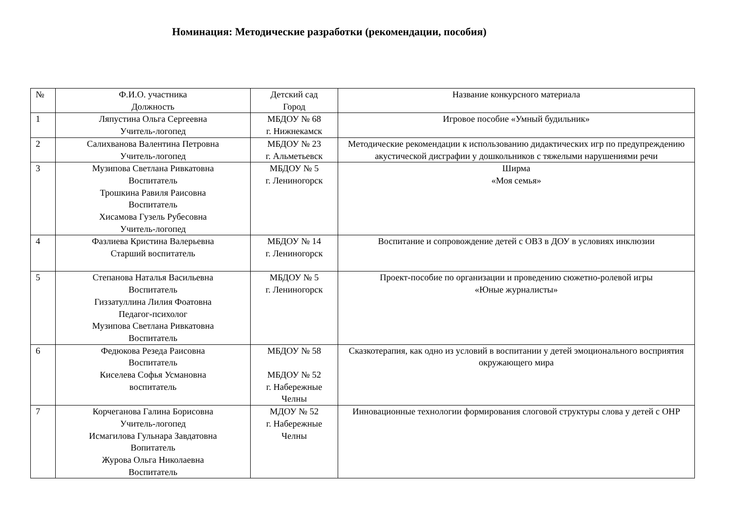Номинация: Методические разработки (рекомендации, пособия)
| № | Ф.И.О. участника Должность | Детский сад Город | Название конкурсного материала |
| --- | --- | --- | --- |
| 1 | Ляпустина Ольга Сергеевна Учитель-логопед | МБДОУ № 68 г. Нижнекамск | Игровое пособие «Умный будильник» |
| 2 | Салихванова Валентина Петровна Учитель-логопед | МБДОУ № 23 г. Альметьевск | Методические рекомендации к использованию дидактических игр по предупреждению акустической дисграфии у дошкольников с тяжелыми нарушениями речи |
| 3 | Музипова Светлана Ривкатовна Воспитатель Трошкина Равиля Раисовна Воспитатель Хисамова Гузель Рубесовна Учитель-логопед | МБДОУ № 5 г. Лениногорск | Ширма «Моя семья» |
| 4 | Фазлиева Кристина Валерьевна Старший воспитатель | МБДОУ № 14 г. Лениногорск | Воспитание и сопровождение детей с ОВЗ в ДОУ в условиях инклюзии |
| 5 | Степанова Наталья Васильевна Воспитатель Гиззатуллина Лилия Фоатовна Педагог-психолог Музипова Светлана Ривкатовна Воспитатель | МБДОУ № 5 г. Лениногорск | Проект-пособие по организации и проведению сюжетно-ролевой игры «Юные журналисты» |
| 6 | Федюкова Резеда Раисовна Воспитатель Киселева Софья Усмановна воспитатель | МБДОУ № 58 МБДОУ № 52 г. Набережные Челны | Сказкотерапия, как одно из условий в воспитании у детей эмоционального восприятия окружающего мира |
| 7 | Корчеганова Галина Борисовна Учитель-логопед Исмагилова Гульнара Завдатовна Вопитатель Журова Ольга Николаевна Воспитатель | МДОУ № 52 г. Набережные Челны | Инновационные технологии формирования слоговой структуры слова у детей с ОНР |